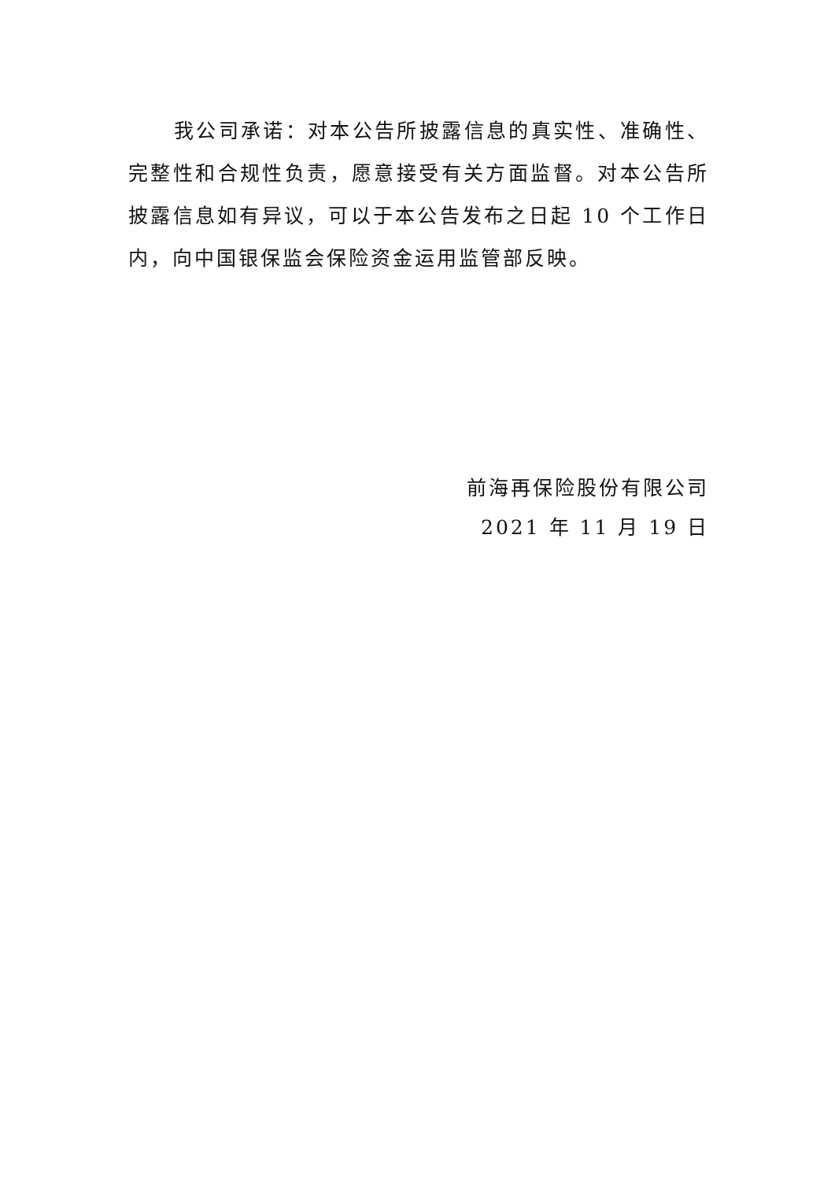我公司承诺：对本公告所披露信息的真实性、准确性、完整性和合规性负责，愿意接受有关方面监督。对本公告所披露信息如有异议，可以于本公告发布之日起 10 个工作日内，向中国银保监会保险资金运用监管部反映。
前海再保险股份有限公司
2021 年 11 月 19 日